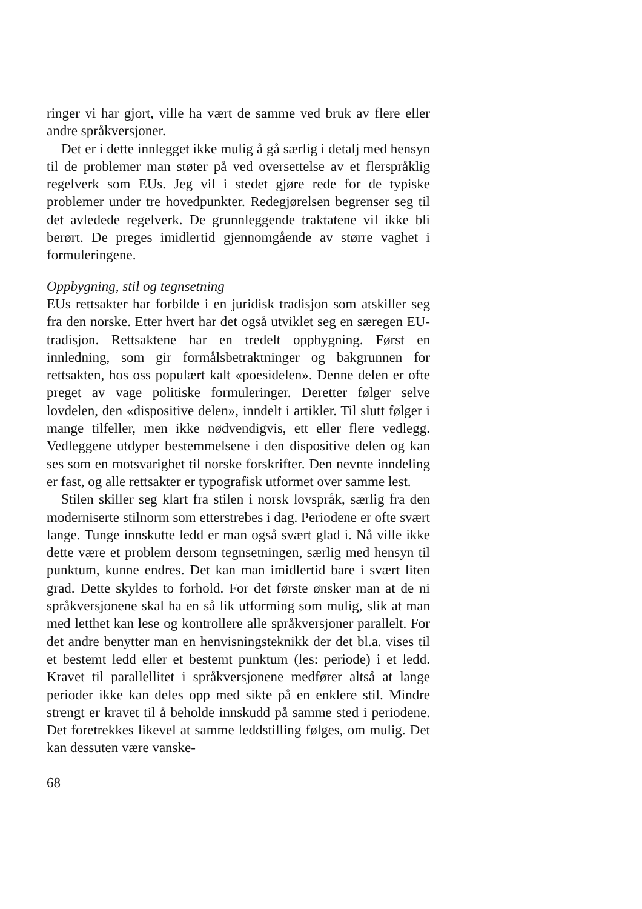ringer vi har gjort, ville ha vært de samme ved bruk av flere eller andre språkversjoner.
Det er i dette innlegget ikke mulig å gå særlig i detalj med hensyn til de problemer man støter på ved oversettelse av et flerspråklig regelverk som EUs. Jeg vil i stedet gjøre rede for de typiske problemer under tre hovedpunkter. Redegjørelsen begrenser seg til det avledede regelverk. De grunnleggende traktatene vil ikke bli berørt. De preges imidlertid gjennomgående av større vaghet i formuleringene.
Oppbygning, stil og tegnsetning
EUs rettsakter har forbilde i en juridisk tradisjon som atskiller seg fra den norske. Etter hvert har det også utviklet seg en særegen EU-tradisjon. Rettsaktene har en tredelt oppbygning. Først en innledning, som gir formålsbetraktninger og bakgrunnen for rettsakten, hos oss populært kalt «poesidelen». Denne delen er ofte preget av vage politiske formuleringer. Deretter følger selve lovdelen, den «dispositive delen», inndelt i artikler. Til slutt følger i mange tilfeller, men ikke nødvendigvis, ett eller flere vedlegg. Vedleggene utdyper bestemmelsene i den dispositive delen og kan ses som en motsvarighet til norske forskrifter. Den nevnte inndeling er fast, og alle rettsakter er typografisk utformet over samme lest.
Stilen skiller seg klart fra stilen i norsk lovspråk, særlig fra den moderniserte stilnorm som etterstrebes i dag. Periodene er ofte svært lange. Tunge innskutte ledd er man også svært glad i. Nå ville ikke dette være et problem dersom tegnsetningen, særlig med hensyn til punktum, kunne endres. Det kan man imidlertid bare i svært liten grad. Dette skyldes to forhold. For det første ønsker man at de ni språkversjonene skal ha en så lik utforming som mulig, slik at man med letthet kan lese og kontrollere alle språkversjoner parallelt. For det andre benytter man en henvisningsteknikk der det bl.a. vises til et bestemt ledd eller et bestemt punktum (les: periode) i et ledd. Kravet til parallellitet i språkversjonene medfører altså at lange perioder ikke kan deles opp med sikte på en enklere stil. Mindre strengt er kravet til å beholde innskudd på samme sted i periodene. Det foretrekkes likevel at samme leddstilling følges, om mulig. Det kan dessuten være vanske-
68